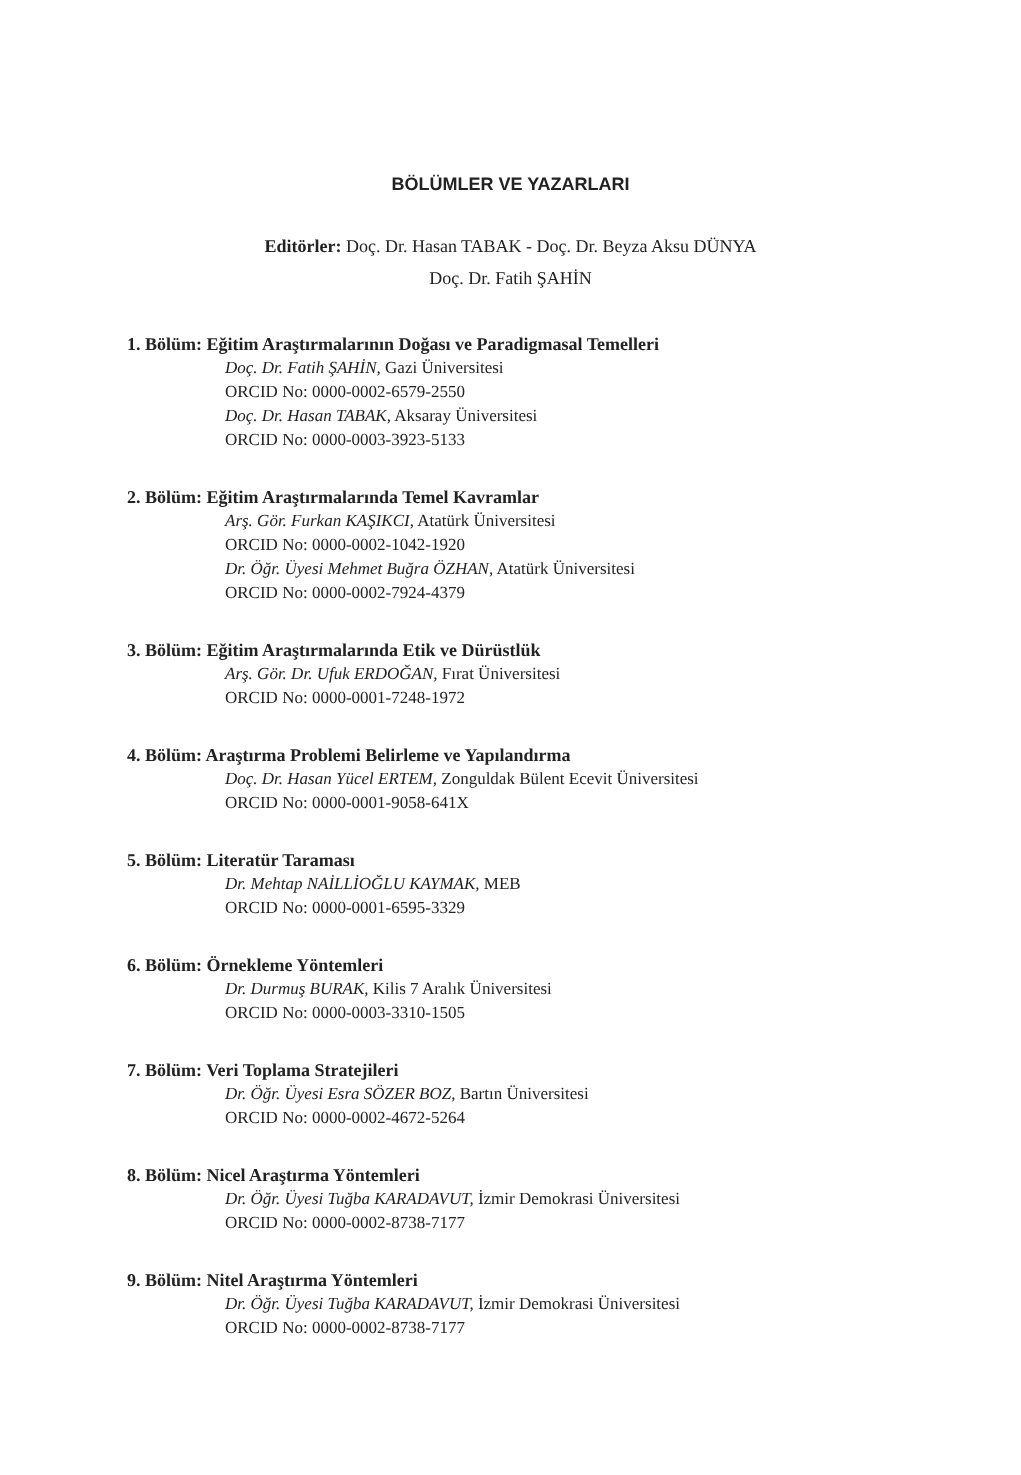BÖLÜMLER VE YAZARLARI
Editörler: Doç. Dr. Hasan TABAK - Doç. Dr. Beyza Aksu DÜNYA
Doç. Dr. Fatih ŞAHİN
1. Bölüm: Eğitim Araştırmalarının Doğası ve Paradigmasal Temelleri
Doç. Dr. Fatih ŞAHİN, Gazi Üniversitesi
ORCID No: 0000-0002-6579-2550
Doç. Dr. Hasan TABAK, Aksaray Üniversitesi
ORCID No: 0000-0003-3923-5133
2. Bölüm: Eğitim Araştırmalarında Temel Kavramlar
Arş. Gör. Furkan KAŞIKCI, Atatürk Üniversitesi
ORCID No: 0000-0002-1042-1920
Dr. Öğr. Üyesi Mehmet Buğra ÖZHAN, Atatürk Üniversitesi
ORCID No: 0000-0002-7924-4379
3. Bölüm: Eğitim Araştırmalarında Etik ve Dürüstlük
Arş. Gör. Dr. Ufuk ERDOĞAN, Fırat Üniversitesi
ORCID No: 0000-0001-7248-1972
4. Bölüm: Araştırma Problemi Belirleme ve Yapılandırma
Doç. Dr. Hasan Yücel ERTEM, Zonguldak Bülent Ecevit Üniversitesi
ORCID No: 0000-0001-9058-641X
5. Bölüm: Literatür Taraması
Dr. Mehtap NAİLLİOĞLU KAYMAK, MEB
ORCID No: 0000-0001-6595-3329
6. Bölüm: Örnekleme Yöntemleri
Dr. Durmuş BURAK, Kilis 7 Aralık Üniversitesi
ORCID No: 0000-0003-3310-1505
7. Bölüm: Veri Toplama Stratejileri
Dr. Öğr. Üyesi Esra SÖZER BOZ, Bartın Üniversitesi
ORCID No: 0000-0002-4672-5264
8. Bölüm: Nicel Araştırma Yöntemleri
Dr. Öğr. Üyesi Tuğba KARADAVUT, İzmir Demokrasi Üniversitesi
ORCID No: 0000-0002-8738-7177
9. Bölüm: Nitel Araştırma Yöntemleri
Dr. Öğr. Üyesi Tuğba KARADAVUT, İzmir Demokrasi Üniversitesi
ORCID No: 0000-0002-8738-7177